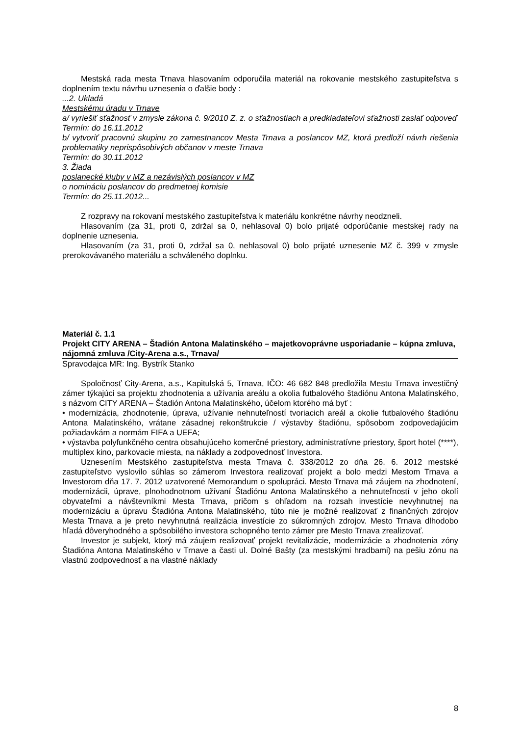Mestská rada mesta Trnava hlasovaním odporučila materiál na rokovanie mestského zastupiteľstva s doplnením textu návrhu uznesenia o ďalšie body :
...2. Ukladá
Mestskému úradu v Trnave
a/ vyriešiť sťažnosť v zmysle zákona č. 9/2010 Z. z. o sťažnostiach a predkladateľovi sťažnosti zaslať odpoveď
Termín: do 16.11.2012
b/ vytvoriť pracovnú skupinu zo zamestnancov Mesta Trnava a poslancov MZ, ktorá predloží návrh riešenia problematiky neprispôsobivých občanov v meste Trnava
Termín: do 30.11.2012
3. Žiada
poslanecké kluby v MZ a nezávislých poslancov v MZ
o nomináciu poslancov do predmetnej komisie
Termín: do 25.11.2012...
Z rozpravy na rokovaní mestského zastupiteľstva k materiálu konkrétne návrhy neodzneli.
Hlasovaním (za 31, proti 0, zdržal sa 0, nehlasoval 0) bolo prijaté odporúčanie mestskej rady na doplnenie uznesenia.
Hlasovaním (za 31, proti 0, zdržal sa 0, nehlasoval 0) bolo prijaté uznesenie MZ č. 399 v zmysle prerokovávaného materiálu a schváleného doplnku.
Materiál č. 1.1
Projekt CITY ARENA – Štadión Antona Malatinského – majetkovoprávne usporiadanie – kúpna zmluva, nájomná zmluva /City-Arena a.s., Trnava/
Spravodajca MR: Ing. Bystrík Stanko
Spoločnosť City-Arena, a.s., Kapitulská 5, Trnava, IČO: 46 682 848 predložila Mestu Trnava investičný zámer týkajúci sa projektu zhodnotenia a užívania areálu a okolia futbalového štadiónu Antona Malatinského, s názvom CITY ARENA – Štadión Antona Malatinského, účelom ktorého má byť :
• modernizácia, zhodnotenie, úprava, užívanie nehnuteľností tvoriacich areál a okolie futbalového štadiónu Antona Malatinského, vrátane zásadnej rekonštrukcie / výstavby štadiónu, spôsobom zodpovedajúcim požiadavkám a normám FIFA a UEFA;
• výstavba polyfunkčného centra obsahujúceho komerčné priestory, administratívne priestory, šport hotel (****), multiplex kino, parkovacie miesta, na náklady a zodpovednosť Investora.
Uznesením Mestského zastupiteľstva mesta Trnava č. 338/2012 zo dňa 26. 6. 2012 mestské zastupiteľstvo vyslovilo súhlas so zámerom Investora realizovať projekt a bolo medzi Mestom Trnava a Investorom dňa 17. 7. 2012 uzatvorené Memorandum o spolupráci. Mesto Trnava má záujem na zhodnotení, modernizácii, úprave, plnohodnotnom užívaní Štadiónu Antona Malatinského a nehnuteľností v jeho okolí obyvateľmi a návštevníkmi Mesta Trnava, pričom s ohľadom na rozsah investície nevyhnutnej na modernizáciu a úpravu Štadióna Antona Malatinského, túto nie je možné realizovať z finančných zdrojov Mesta Trnava a je preto nevyhnutná realizácia investície zo súkromných zdrojov. Mesto Trnava dlhodobo hľadá dôveryhodného a spôsobilého investora schopného tento zámer pre Mesto Trnava zrealizovať.
Investor je subjekt, ktorý má záujem realizovať projekt revitalizácie, modernizácie a zhodnotenia zóny Štadióna Antona Malatinského v Trnave a časti ul. Dolné Bašty (za mestskými hradbami) na pešiu zónu na vlastnú zodpovednosť a na vlastné náklady
8